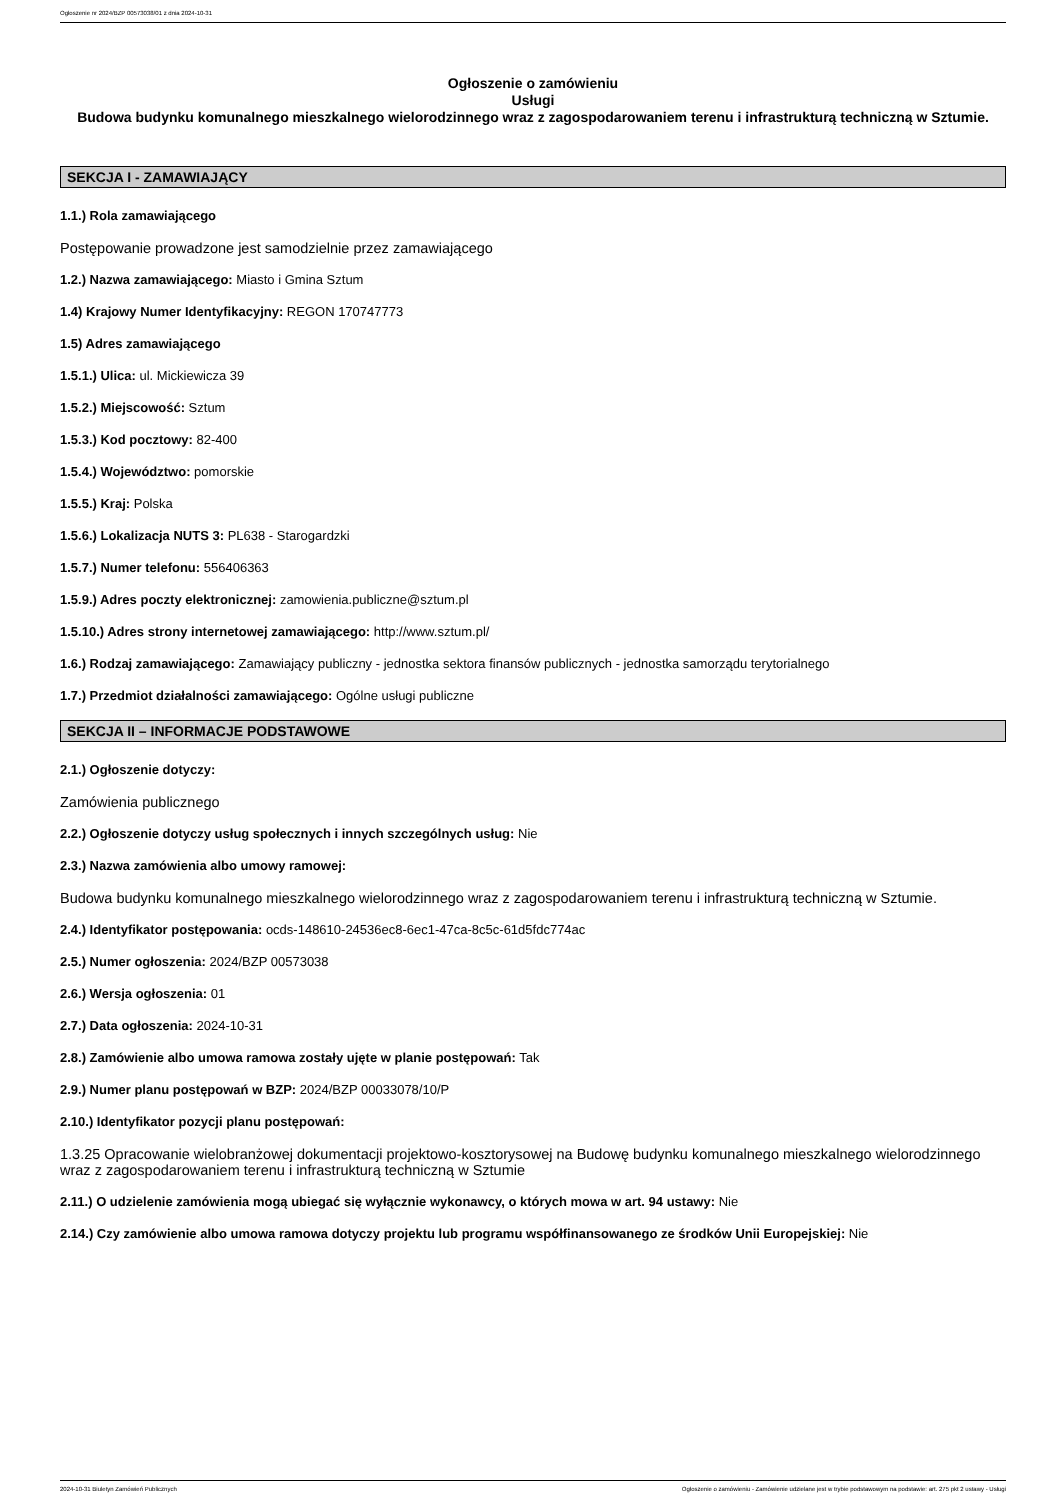Ogłoszenie nr 2024/BZP 00573038/01 z dnia 2024-10-31
Ogłoszenie o zamówieniu
Usługi
Budowa budynku komunalnego mieszkalnego wielorodzinnego wraz z zagospodarowaniem terenu i infrastrukturą techniczną w Sztumie.
SEKCJA I - ZAMAWIAJĄCY
1.1.) Rola zamawiającego
Postępowanie prowadzone jest samodzielnie przez zamawiającego
1.2.) Nazwa zamawiającego: Miasto i Gmina Sztum
1.4) Krajowy Numer Identyfikacyjny: REGON 170747773
1.5) Adres zamawiającego
1.5.1.) Ulica: ul. Mickiewicza 39
1.5.2.) Miejscowość: Sztum
1.5.3.) Kod pocztowy: 82-400
1.5.4.) Województwo: pomorskie
1.5.5.) Kraj: Polska
1.5.6.) Lokalizacja NUTS 3: PL638 - Starogardzki
1.5.7.) Numer telefonu: 556406363
1.5.9.) Adres poczty elektronicznej: zamowienia.publiczne@sztum.pl
1.5.10.) Adres strony internetowej zamawiającego: http://www.sztum.pl/
1.6.) Rodzaj zamawiającego: Zamawiający publiczny - jednostka sektora finansów publicznych - jednostka samorządu terytorialnego
1.7.) Przedmiot działalności zamawiającego: Ogólne usługi publiczne
SEKCJA II – INFORMACJE PODSTAWOWE
2.1.) Ogłoszenie dotyczy:
Zamówienia publicznego
2.2.) Ogłoszenie dotyczy usług społecznych i innych szczególnych usług: Nie
2.3.) Nazwa zamówienia albo umowy ramowej:
Budowa budynku komunalnego mieszkalnego wielorodzinnego wraz z zagospodarowaniem terenu i infrastrukturą techniczną w Sztumie.
2.4.) Identyfikator postępowania: ocds-148610-24536ec8-6ec1-47ca-8c5c-61d5fdc774ac
2.5.) Numer ogłoszenia: 2024/BZP 00573038
2.6.) Wersja ogłoszenia: 01
2.7.) Data ogłoszenia: 2024-10-31
2.8.) Zamówienie albo umowa ramowa zostały ujęte w planie postępowań: Tak
2.9.) Numer planu postępowań w BZP: 2024/BZP 00033078/10/P
2.10.) Identyfikator pozycji planu postępowań:
1.3.25 Opracowanie wielobranżowej dokumentacji projektowo-kosztorysowej na Budowę budynku komunalnego mieszkalnego wielorodzinnego wraz z zagospodarowaniem terenu i infrastrukturą techniczną w Sztumie
2.11.) O udzielenie zamówienia mogą ubiegać się wyłącznie wykonawcy, o których mowa w art. 94 ustawy: Nie
2.14.) Czy zamówienie albo umowa ramowa dotyczy projektu lub programu współfinansowanego ze środków Unii Europejskiej: Nie
2024-10-31 Biuletyn Zamówień Publicznych Ogłoszenie o zamówieniu - Zamówienie udzielane jest w trybie podstawowym na podstawie: art. 275 pkt 2 ustawy - Usługi